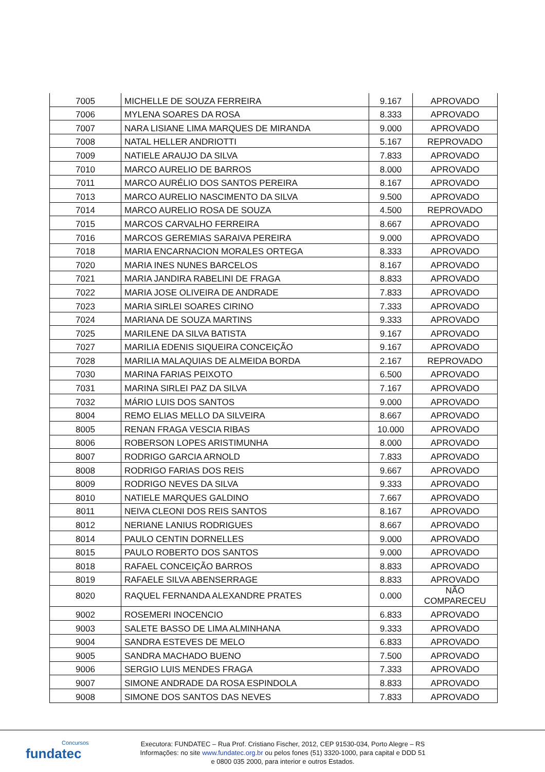| 7005 | MICHELLE DE SOUZA FERREIRA | 9.167 | APROVADO |
| 7006 | MYLENA SOARES DA ROSA | 8.333 | APROVADO |
| 7007 | NARA LISIANE LIMA MARQUES DE MIRANDA | 9.000 | APROVADO |
| 7008 | NATAL HELLER ANDRIOTTI | 5.167 | REPROVADO |
| 7009 | NATIELE ARAUJO DA SILVA | 7.833 | APROVADO |
| 7010 | MARCO AURELIO DE BARROS | 8.000 | APROVADO |
| 7011 | MARCO AURÉLIO DOS SANTOS PEREIRA | 8.167 | APROVADO |
| 7013 | MARCO AURELIO NASCIMENTO DA SILVA | 9.500 | APROVADO |
| 7014 | MARCO AURELIO ROSA DE SOUZA | 4.500 | REPROVADO |
| 7015 | MARCOS CARVALHO FERREIRA | 8.667 | APROVADO |
| 7016 | MARCOS GEREMIAS SARAIVA PEREIRA | 9.000 | APROVADO |
| 7018 | MARIA ENCARNACION MORALES ORTEGA | 8.333 | APROVADO |
| 7020 | MARIA INES NUNES BARCELOS | 8.167 | APROVADO |
| 7021 | MARIA JANDIRA RABELINI DE FRAGA | 8.833 | APROVADO |
| 7022 | MARIA JOSE OLIVEIRA DE ANDRADE | 7.833 | APROVADO |
| 7023 | MARIA SIRLEI SOARES CIRINO | 7.333 | APROVADO |
| 7024 | MARIANA DE SOUZA MARTINS | 9.333 | APROVADO |
| 7025 | MARILENE DA SILVA BATISTA | 9.167 | APROVADO |
| 7027 | MARILIA EDENIS SIQUEIRA CONCEIÇÃO | 9.167 | APROVADO |
| 7028 | MARILIA MALAQUIAS DE ALMEIDA BORDA | 2.167 | REPROVADO |
| 7030 | MARINA FARIAS PEIXOTO | 6.500 | APROVADO |
| 7031 | MARINA SIRLEI PAZ DA SILVA | 7.167 | APROVADO |
| 7032 | MÁRIO LUIS DOS SANTOS | 9.000 | APROVADO |
| 8004 | REMO ELIAS MELLO DA SILVEIRA | 8.667 | APROVADO |
| 8005 | RENAN FRAGA VESCIA RIBAS | 10.000 | APROVADO |
| 8006 | ROBERSON LOPES ARISTIMUNHA | 8.000 | APROVADO |
| 8007 | RODRIGO GARCIA ARNOLD | 7.833 | APROVADO |
| 8008 | RODRIGO FARIAS DOS REIS | 9.667 | APROVADO |
| 8009 | RODRIGO NEVES DA SILVA | 9.333 | APROVADO |
| 8010 | NATIELE MARQUES GALDINO | 7.667 | APROVADO |
| 8011 | NEIVA CLEONI DOS REIS SANTOS | 8.167 | APROVADO |
| 8012 | NERIANE LANIUS RODRIGUES | 8.667 | APROVADO |
| 8014 | PAULO CENTIN DORNELLES | 9.000 | APROVADO |
| 8015 | PAULO ROBERTO DOS SANTOS | 9.000 | APROVADO |
| 8018 | RAFAEL CONCEIÇÃO BARROS | 8.833 | APROVADO |
| 8019 | RAFAELE SILVA ABENSERRAGE | 8.833 | APROVADO |
| 8020 | RAQUEL FERNANDA ALEXANDRE PRATES | 0.000 | NÃO COMPARECEU |
| 9002 | ROSEMERI INOCENCIO | 6.833 | APROVADO |
| 9003 | SALETE BASSO DE LIMA ALMINHANA | 9.333 | APROVADO |
| 9004 | SANDRA ESTEVES DE MELO | 6.833 | APROVADO |
| 9005 | SANDRA MACHADO BUENO | 7.500 | APROVADO |
| 9006 | SERGIO LUIS MENDES FRAGA | 7.333 | APROVADO |
| 9007 | SIMONE ANDRADE DA ROSA ESPINDOLA | 8.833 | APROVADO |
| 9008 | SIMONE DOS SANTOS DAS NEVES | 7.833 | APROVADO |
Concursos
fundatec
Executora: FUNDATEC – Rua Prof. Cristiano Fischer, 2012, CEP 91530-034, Porto Alegre – RS
Informações: no site www.fundatec.org.br ou pelos fones (51) 3320-1000, para capital e DDD 51
e 0800 035 2000, para interior e outros Estados.